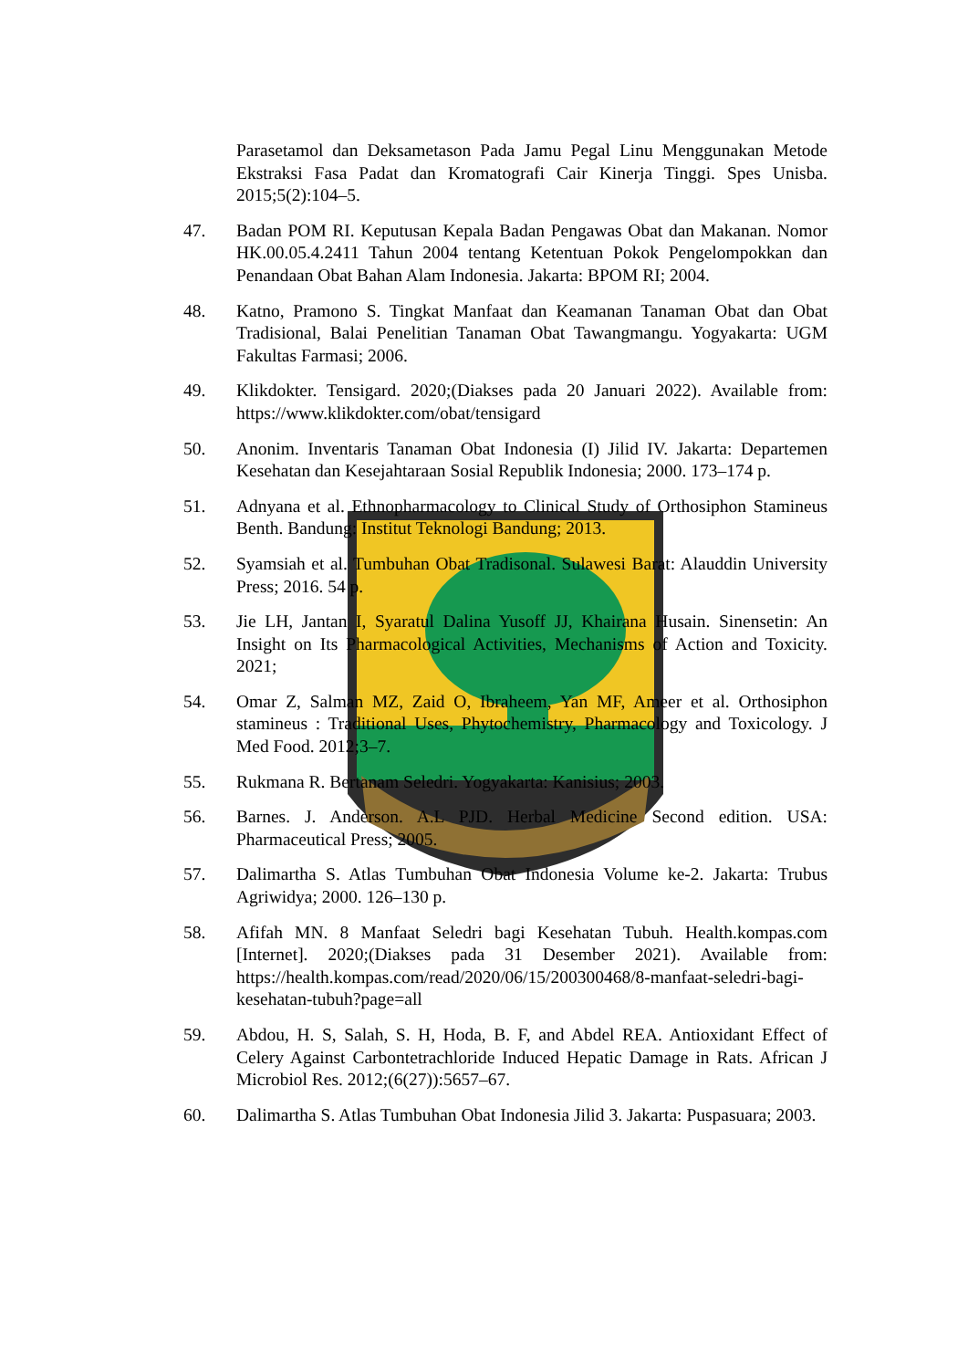Parasetamol dan Deksametason Pada Jamu Pegal Linu Menggunakan Metode Ekstraksi Fasa Padat dan Kromatografi Cair Kinerja Tinggi. Spes Unisba. 2015;5(2):104–5.
47. Badan POM RI. Keputusan Kepala Badan Pengawas Obat dan Makanan. Nomor HK.00.05.4.2411 Tahun 2004 tentang Ketentuan Pokok Pengelompokkan dan Penandaan Obat Bahan Alam Indonesia. Jakarta: BPOM RI; 2004.
48. Katno, Pramono S. Tingkat Manfaat dan Keamanan Tanaman Obat dan Obat Tradisional, Balai Penelitian Tanaman Obat Tawangmangu. Yogyakarta: UGM Fakultas Farmasi; 2006.
49. Klikdokter. Tensigard. 2020;(Diakses pada 20 Januari 2022). Available from: https://www.klikdokter.com/obat/tensigard
50. Anonim. Inventaris Tanaman Obat Indonesia (I) Jilid IV. Jakarta: Departemen Kesehatan dan Kesejahtaraan Sosial Republik Indonesia; 2000. 173–174 p.
51. Adnyana et al. Ethnopharmacology to Clinical Study of Orthosiphon Stamineus Benth. Bandung: Institut Teknologi Bandung; 2013.
52. Syamsiah et al. Tumbuhan Obat Tradisonal. Sulawesi Barat: Alauddin University Press; 2016. 54 p.
53. Jie LH, Jantan I, Syaratul Dalina Yusoff JJ, Khairana Husain. Sinensetin: An Insight on Its Pharmacological Activities, Mechanisms of Action and Toxicity. 2021;
54. Omar Z, Salman MZ, Zaid O, Ibraheem, Yan MF, Ameer et al. Orthosiphon stamineus : Traditional Uses, Phytochemistry, Pharmacology and Toxicology. J Med Food. 2012;3–7.
55. Rukmana R. Bertanam Seledri. Yogyakarta: Kanisius; 2003.
56. Barnes. J. Anderson. A.L PJD. Herbal Medicine Second edition. USA: Pharmaceutical Press; 2005.
57. Dalimartha S. Atlas Tumbuhan Obat Indonesia Volume ke-2. Jakarta: Trubus Agriwidya; 2000. 126–130 p.
58. Afifah MN. 8 Manfaat Seledri bagi Kesehatan Tubuh. Health.kompas.com [Internet]. 2020;(Diakses pada 31 Desember 2021). Available from: https://health.kompas.com/read/2020/06/15/200300468/8-manfaat-seledri-bagi-kesehatan-tubuh?page=all
59. Abdou, H. S, Salah, S. H, Hoda, B. F, and Abdel REA. Antioxidant Effect of Celery Against Carbontetrachloride Induced Hepatic Damage in Rats. African J Microbiol Res. 2012;(6(27)):5657–67.
60. Dalimartha S. Atlas Tumbuhan Obat Indonesia Jilid 3. Jakarta: Puspasuara; 2003.